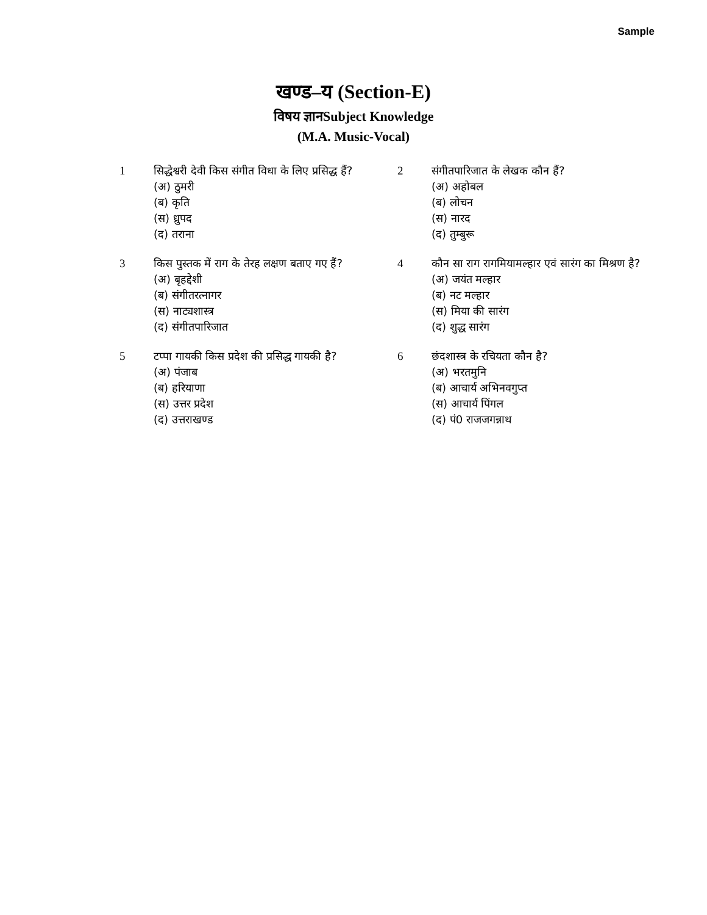Sample
खण्ड–य (Section-E)
विषय ज्ञानSubject Knowledge
(M.A. Music-Vocal)
| 1 | सिद्धेश्वरी देवी किस संगीत विधा के लिए प्रसिद्ध हैं? (अ) ठुमरी (ब) कृति (स) ध्रुपद (द) तराना | 2 | संगीतपारिजात के लेखक कौन हैं? (अ) अहोबल (ब) लोचन (स) नारद (द) तुम्बुरू |
| 3 | किस पुस्तक में राग के तेरह लक्षण बताए गए हैं? (अ) बृहद्देशी (ब) संगीतरत्नागर (स) नाट्यशास्त्र (द) संगीतपारिजात | 4 | कौन सा राग रागमियामल्हार एवं सारंग का मिश्रण है? (अ) जयंत मल्हार (ब) नट मल्हार (स) मिया की सारंग (द) शुद्ध सारंग |
| 5 | टप्पा गायकी किस प्रदेश की प्रसिद्ध गायकी है? (अ) पंजाब (ब) हरियाणा (स) उत्तर प्रदेश (द) उत्तराखण्ड | 6 | छंदशास्त्र के रचियता कौन है? (अ) भरतमुनि (ब) आचार्य अभिनवगुप्त (स) आचार्य पिंगल (द) पं0 राजजगन्नाथ |